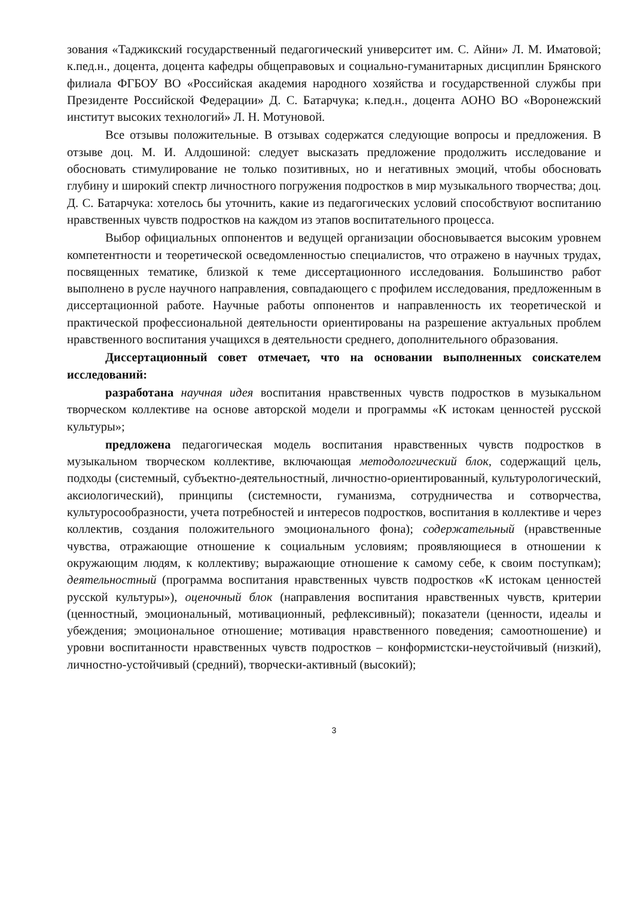зования «Таджикский государственный педагогический университет им. С. Айни» Л. М. Иматовой; к.пед.н., доцента, доцента кафедры общеправовых и социально-гуманитарных дисциплин Брянского филиала ФГБОУ ВО «Российская академия народного хозяйства и государственной службы при Президенте Российской Федерации» Д. С. Батарчука; к.пед.н., доцента АОНО ВО «Воронежский институт высоких технологий» Л. Н. Мотуновой.
Все отзывы положительные. В отзывах содержатся следующие вопросы и предложения. В отзыве доц. М. И. Алдошиной: следует высказать предложение продолжить исследование и обосновать стимулирование не только позитивных, но и негативных эмоций, чтобы обосновать глубину и широкий спектр личностного погружения подростков в мир музыкального творчества; доц. Д. С. Батарчука: хотелось бы уточнить, какие из педагогических условий способствуют воспитанию нравственных чувств подростков на каждом из этапов воспитательного процесса.
Выбор официальных оппонентов и ведущей организации обосновывается высоким уровнем компетентности и теоретической осведомленностью специалистов, что отражено в научных трудах, посвященных тематике, близкой к теме диссертационного исследования. Большинство работ выполнено в русле научного направления, совпадающего с профилем исследования, предложенным в диссертационной работе. Научные работы оппонентов и направленность их теоретической и практической профессиональной деятельности ориентированы на разрешение актуальных проблем нравственного воспитания учащихся в деятельности среднего, дополнительного образования.
Диссертационный совет отмечает, что на основании выполненных соискателем исследований:
разработана научная идея воспитания нравственных чувств подростков в музыкальном творческом коллективе на основе авторской модели и программы «К истокам ценностей русской культуры»;
предложена педагогическая модель воспитания нравственных чувств подростков в музыкальном творческом коллективе, включающая методологический блок, содержащий цель, подходы (системный, субъектно-деятельностный, личностно-ориентированный, культурологический, аксиологический), принципы (системности, гуманизма, сотрудничества и сотворчества, культуросообразности, учета потребностей и интересов подростков, воспитания в коллективе и через коллектив, создания положительного эмоционального фона); содержательный (нравственные чувства, отражающие отношение к социальным условиям; проявляющиеся в отношении к окружающим людям, к коллективу; выражающие отношение к самому себе, к своим поступкам); деятельностный (программа воспитания нравственных чувств подростков «К истокам ценностей русской культуры»), оценочный блок (направления воспитания нравственных чувств, критерии (ценностный, эмоциональный, мотивационный, рефлексивный); показатели (ценности, идеалы и убеждения; эмоциональное отношение; мотивация нравственного поведения; самоотношение) и уровни воспитанности нравственных чувств подростков – конформистски-неустойчивый (низкий), личностно-устойчивый (средний), творчески-активный (высокий);
3